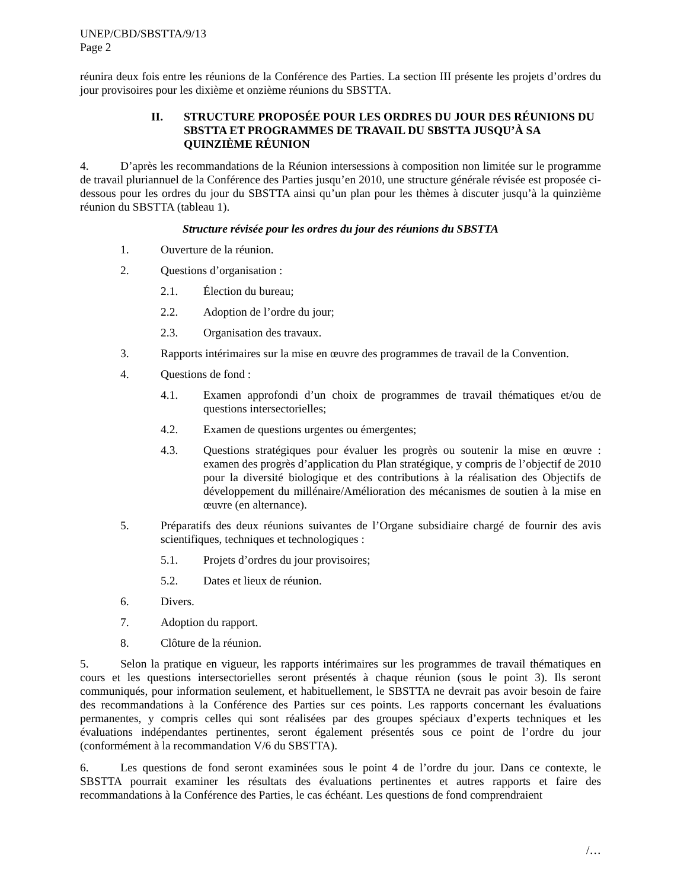UNEP/CBD/SBSTTA/9/13
Page 2
réunira deux fois entre les réunions de la Conférence des Parties. La section III présente les projets d’ordres du jour provisoires pour les dixième et onzième réunions du SBSTTA.
II. STRUCTURE PROPOSÉE POUR LES ORDRES DU JOUR DES RÉUNIONS DU SBSTTA ET PROGRAMMES DE TRAVAIL DU SBSTTA JUSQU’À SA QUINZIÈME RÉUNION
4. D’après les recommandations de la Réunion intersessions à composition non limitée sur le programme de travail pluriannuel de la Conférence des Parties jusqu’en 2010, une structure générale révisée est proposée ci-dessous pour les ordres du jour du SBSTTA ainsi qu’un plan pour les thèmes à discuter jusqu’à la quinzième réunion du SBSTTA (tableau 1).
Structure révisée pour les ordres du jour des réunions du SBSTTA
1. Ouverture de la réunion.
2. Questions d’organisation :
2.1. Élection du bureau;
2.2. Adoption de l’ordre du jour;
2.3. Organisation des travaux.
3. Rapports intérimaires sur la mise en œuvre des programmes de travail de la Convention.
4. Questions de fond :
4.1. Examen approfondi d’un choix de programmes de travail thématiques et/ou de questions intersectorielles;
4.2. Examen de questions urgentes ou émergentes;
4.3. Questions stratégiques pour évaluer les progrès ou soutenir la mise en œuvre : examen des progrès d’application du Plan stratégique, y compris de l’objectif de 2010 pour la diversité biologique et des contributions à la réalisation des Objectifs de développement du millénaire/Amélioration des mécanismes de soutien à la mise en œuvre (en alternance).
5. Préparatifs des deux réunions suivantes de l’Organe subsidiaire chargé de fournir des avis scientifiques, techniques et technologiques :
5.1. Projets d’ordres du jour provisoires;
5.2. Dates et lieux de réunion.
6. Divers.
7. Adoption du rapport.
8. Clôture de la réunion.
5. Selon la pratique en vigueur, les rapports intérimaires sur les programmes de travail thématiques en cours et les questions intersectorielles seront présentés à chaque réunion (sous le point 3). Ils seront communiqués, pour information seulement, et habituellement, le SBSTTA ne devrait pas avoir besoin de faire des recommandations à la Conférence des Parties sur ces points. Les rapports concernant les évaluations permanentes, y compris celles qui sont réalisées par des groupes spéciaux d’experts techniques et les évaluations indépendantes pertinentes, seront également présentés sous ce point de l’ordre du jour (conformément à la recommandation V/6 du SBSTTA).
6. Les questions de fond seront examinées sous le point 4 de l’ordre du jour. Dans ce contexte, le SBSTTA pourrait examiner les résultats des évaluations pertinentes et autres rapports et faire des recommandations à la Conférence des Parties, le cas échéant. Les questions de fond comprendraient
/…